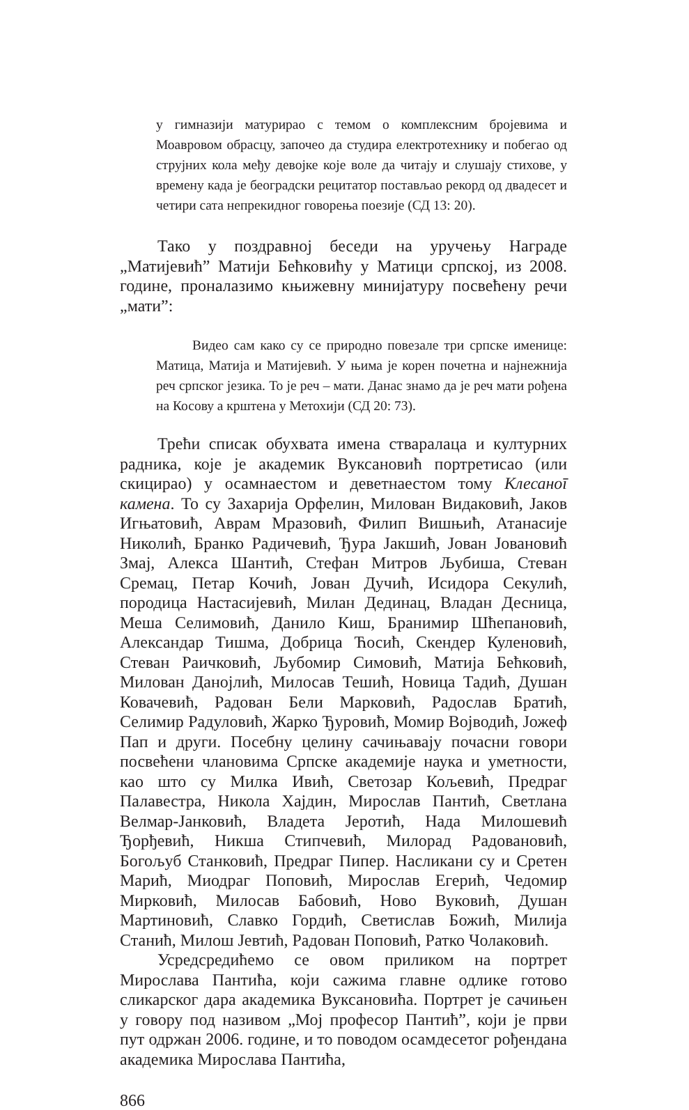у гимназији матурирао с темом о комплексним бројевима и Моавровом обрасцу, започео да студира електротехнику и побегао од струјних кола међу девојке које воле да читају и слушају стихове, у времену када је београдски рецитатор постављао рекорд од двадесет и четири сата непрекидног говорења поезије (СД 13: 20).
Тако у поздравној беседи на уручењу Награде „Матијевић” Матији Бећковићу у Матици српској, из 2008. године, проналазимо књижевну минијатуру посвећену речи „мати”:
Видео сам како су се природно повезале три српске именице: Матица, Матија и Матијевић. У њима је корен почетна и најнежнија реч српског језика. То је реч – мати. Данас знамо да је реч мати рођена на Косову а крштена у Метохији (СД 20: 73).
Трећи списак обухвата имена стваралаца и културних радника, које је академик Вуксановић портретисао (или скицирао) у осамнаестом и деветнаестом тому Клесаноī камена. То су Захарија Орфелин, Милован Видаковић, Јаков Игњатовић, Аврам Мразовић, Филип Вишњић, Атанасије Николић, Бранко Радичевић, Ђура Јакшић, Јован Јовановић Змај, Алекса Шантић, Стефан Митров Љубиша, Стеван Сремац, Петар Кочић, Јован Дучић, Исидора Секулић, породица Настасијевић, Милан Дединац, Владан Десница, Меша Селимовић, Данило Киш, Бранимир Шћепановић, Александар Тишма, Добрица Ћосић, Скендер Куленовић, Стеван Раичковић, Љубомир Симовић, Матија Бећковић, Милован Данојлић, Милосав Тешић, Новица Тадић, Душан Ковачевић, Радован Бели Марковић, Радослав Братић, Селимир Радуловић, Жарко Ђуровић, Момир Војводић, Јожеф Пап и други. Посебну целину сачињавају почасни говори посвећени члановима Српске академије наука и уметности, као што су Милка Ивић, Светозар Кољевић, Предраг Палавестра, Никола Хајдин, Мирослав Пантић, Светлана Велмар-Јанковић, Владета Јеротић, Нада Милошевић Ђорђевић, Никша Стипчевић, Милорад Радовановић, Богољуб Станковић, Предраг Пипер. Насликани су и Сретен Марић, Миодраг Поповић, Мирослав Егерић, Чедомир Мирковић, Милосав Бабовић, Ново Вуковић, Душан Мартиновић, Славко Гордић, Светислав Божић, Милија Станић, Милош Јевтић, Радован Поповић, Ратко Чолаковић.
Усредсредићемо се овом приликом на портрет Мирослава Пантића, који сажима главне одлике готово сликарског дара академика Вуксановића. Портрет је сачињен у говору под називом „Мој професор Пантић”, који је први пут одржан 2006. године, и то поводом осамдесетог рођендана академика Мирослава Пантића,
866